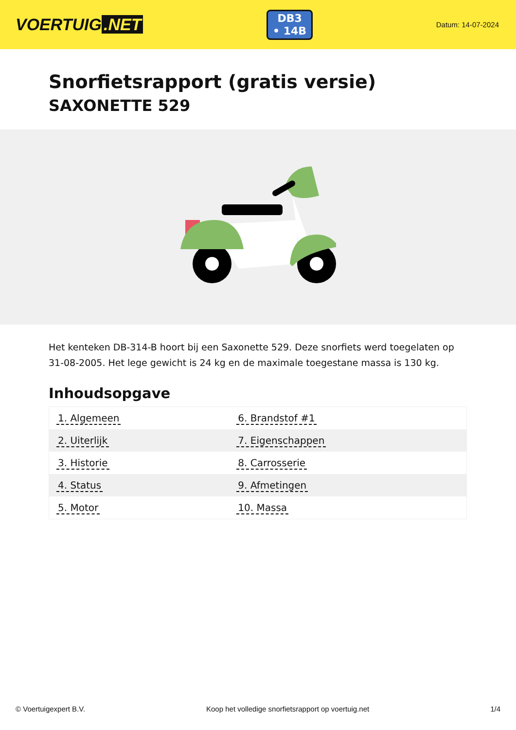VOERTUIG.NET
DB3
• 14B
Datum: 14-07-2024
Snorfietsrapport (gratis versie)
SAXONETTE 529
Het kenteken DB-314-B hoort bij een Saxonette 529. Deze snorfiets werd toegelaten op 31-08-2005. Het lege gewicht is 24 kg en de maximale toegestane massa is 130 kg.
Inhoudsopgave
| 1. Algemeen | 6. Brandstof #1 |
| 2. Uiterlijk | 7. Eigenschappen |
| 3. Historie | 8. Carrosserie |
| 4. Status | 9. Afmetingen |
| 5. Motor | 10. Massa |
© Voertuigexpert B.V. Koop het volledige snorfietsrapport op voertuig.net 1/4